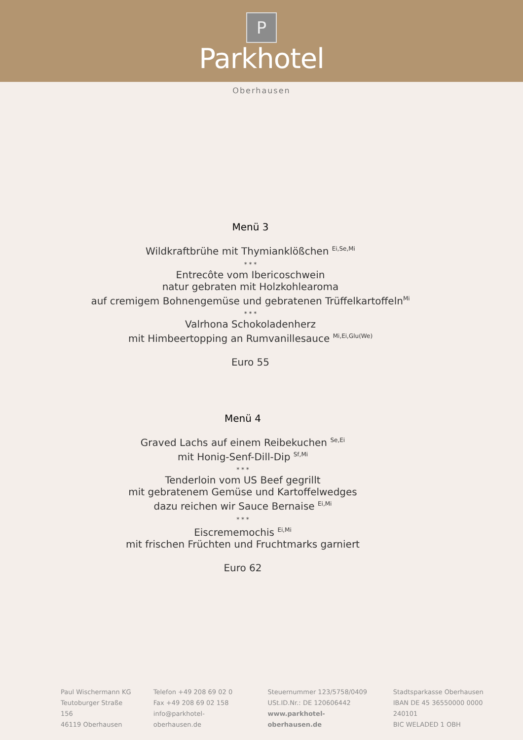P
Parkhotel
Oberhausen
Menü 3
Wildkraftbrühe mit Thymianklößchen <sup>Ei,Se,Mi</sup>
* * *
Entrecôte vom Ibericoschwein
natur gebraten mit Holzkohlearoma
auf cremigem Bohnengemüse und gebratenen Trüffelkartoffeln<sup>Mi</sup>
* * *
Valrhona Schokoladenherz
mit Himbeertopping an Rumvanillesauce <sup>Mi,Ei,Glu(We)</sup>
Euro 55
Menü 4
Graved Lachs auf einem Reibekuchen <sup>Se,Ei</sup>
mit Honig-Senf-Dill-Dip <sup>Sf,Mi</sup>
* * *
Tenderloin vom US Beef gegrillt
mit gebratenem Gemüse und Kartoffelwedges
dazu reichen wir Sauce Bernaise <sup>Ei,Mi</sup>
* * *
Eiscrememochis <sup>Ei,Mi</sup>
mit frischen Früchten und Fruchtmarks garniert
Euro 62
Paul Wischermann KG
Teutoburger Straße 156
46119 Oberhausen
Telefon +49 208 69 02 0
Fax +49 208 69 02 158
info@parkhotel-oberhausen.de
Steuernummer 123/5758/0409
USt.ID.Nr.: DE 120606442
www.parkhotel-oberhausen.de
Stadtsparkasse Oberhausen
IBAN DE 45 36550000 0000 240101
BIC WELADED 1 OBH